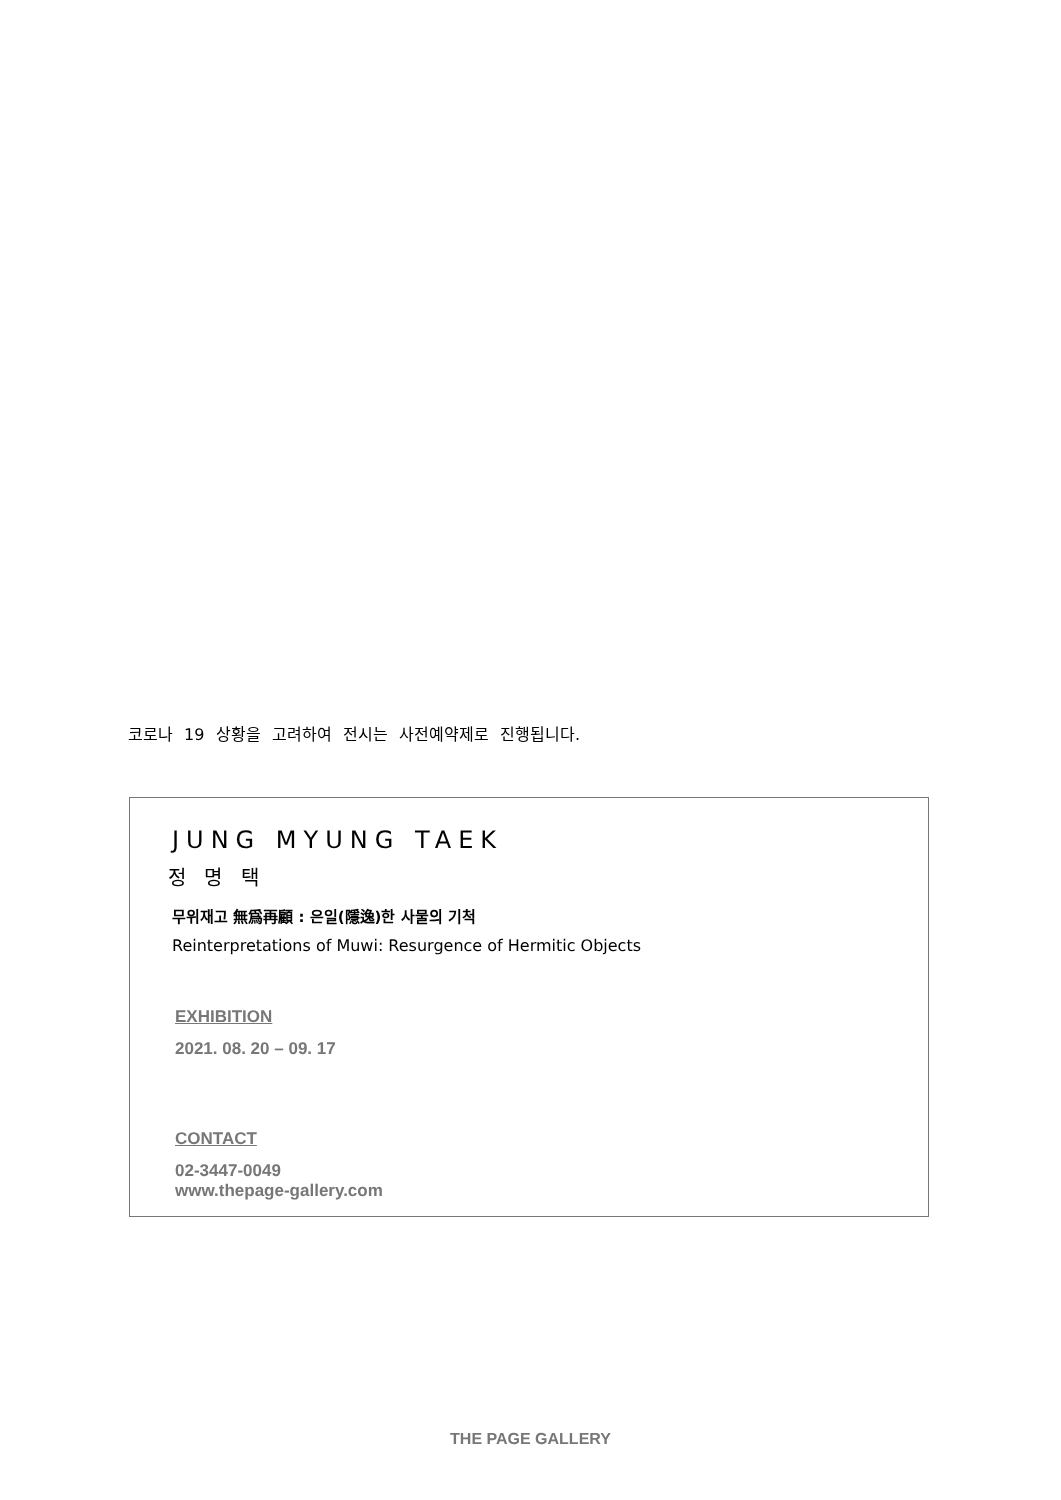코로나 19 상황을 고려하여 전시는 사전예약제로 진행됩니다.
JUNG MYUNG TAEK
정 명 택
무위재고 無爲再顧 : 은일(隱逸)한 사물의 기척
Reinterpretations of Muwi: Resurgence of Hermitic Objects
EXHIBITION
2021. 08. 20 – 09. 17
CONTACT
02-3447-0049
www.thepage-gallery.com
THE PAGE GALLERY